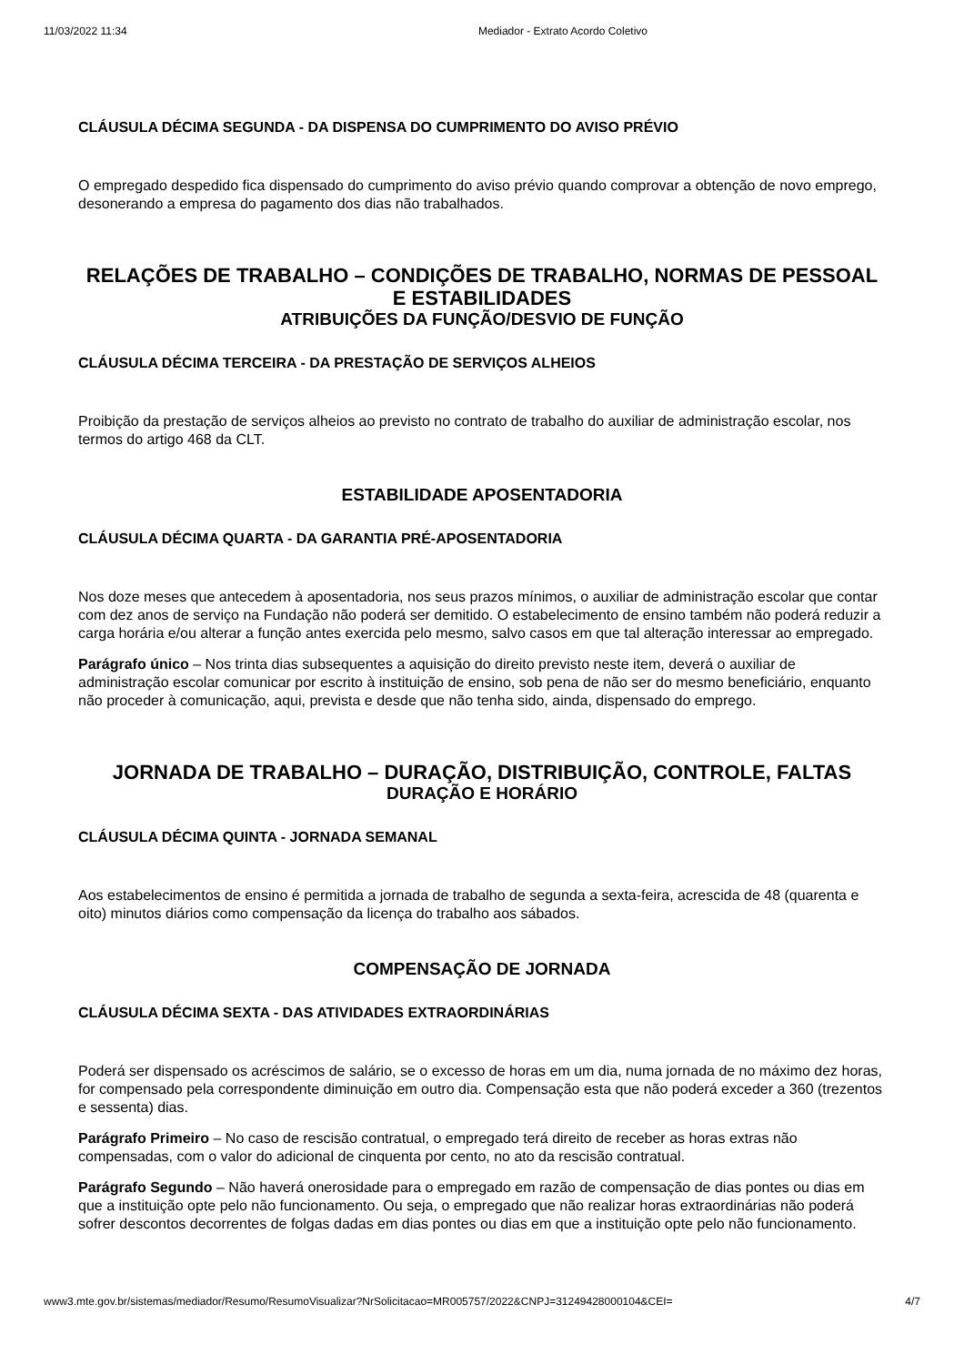11/03/2022 11:34 Mediador - Extrato Acordo Coletivo
CLÁUSULA DÉCIMA SEGUNDA - DA DISPENSA DO CUMPRIMENTO DO AVISO PRÉVIO
O empregado despedido fica dispensado do cumprimento do aviso prévio quando comprovar a obtenção de novo emprego, desonerando a empresa do pagamento dos dias não trabalhados.
RELAÇÕES DE TRABALHO – CONDIÇÕES DE TRABALHO, NORMAS DE PESSOAL E ESTABILIDADES
ATRIBUIÇÕES DA FUNÇÃO/DESVIO DE FUNÇÃO
CLÁUSULA DÉCIMA TERCEIRA - DA PRESTAÇÃO DE SERVIÇOS ALHEIOS
Proibição da prestação de serviços alheios ao previsto no contrato de trabalho do auxiliar de administração escolar, nos termos do artigo 468 da CLT.
ESTABILIDADE APOSENTADORIA
CLÁUSULA DÉCIMA QUARTA - DA GARANTIA PRÉ-APOSENTADORIA
Nos doze meses que antecedem à aposentadoria, nos seus prazos mínimos, o auxiliar de administração escolar que contar com dez anos de serviço na Fundação não poderá ser demitido. O estabelecimento de ensino também não poderá reduzir a carga horária e/ou alterar a função antes exercida pelo mesmo, salvo casos em que tal alteração interessar ao empregado.
Parágrafo único – Nos trinta dias subsequentes a aquisição do direito previsto neste item, deverá o auxiliar de administração escolar comunicar por escrito à instituição de ensino, sob pena de não ser do mesmo beneficiário, enquanto não proceder à comunicação, aqui, prevista e desde que não tenha sido, ainda, dispensado do emprego.
JORNADA DE TRABALHO – DURAÇÃO, DISTRIBUIÇÃO, CONTROLE, FALTAS
DURAÇÃO E HORÁRIO
CLÁUSULA DÉCIMA QUINTA - JORNADA SEMANAL
Aos estabelecimentos de ensino é permitida a jornada de trabalho de segunda a sexta-feira, acrescida de 48 (quarenta e oito) minutos diários como compensação da licença do trabalho aos sábados.
COMPENSAÇÃO DE JORNADA
CLÁUSULA DÉCIMA SEXTA - DAS ATIVIDADES EXTRAORDINÁRIAS
Poderá ser dispensado os acréscimos de salário, se o excesso de horas em um dia, numa jornada de no máximo dez horas, for compensado pela correspondente diminuição em outro dia. Compensação esta que não poderá exceder a 360 (trezentos e sessenta) dias.
Parágrafo Primeiro – No caso de rescisão contratual, o empregado terá direito de receber as horas extras não compensadas, com o valor do adicional de cinquenta por cento, no ato da rescisão contratual.
Parágrafo Segundo – Não haverá onerosidade para o empregado em razão de compensação de dias pontes ou dias em que a instituição opte pelo não funcionamento. Ou seja, o empregado que não realizar horas extraordinárias não poderá sofrer descontos decorrentes de folgas dadas em dias pontes ou dias em que a instituição opte pelo não funcionamento.
www3.mte.gov.br/sistemas/mediador/Resumo/ResumoVisualizar?NrSolicitacao=MR005757/2022&CNPJ=31249428000104&CEI= 4/7